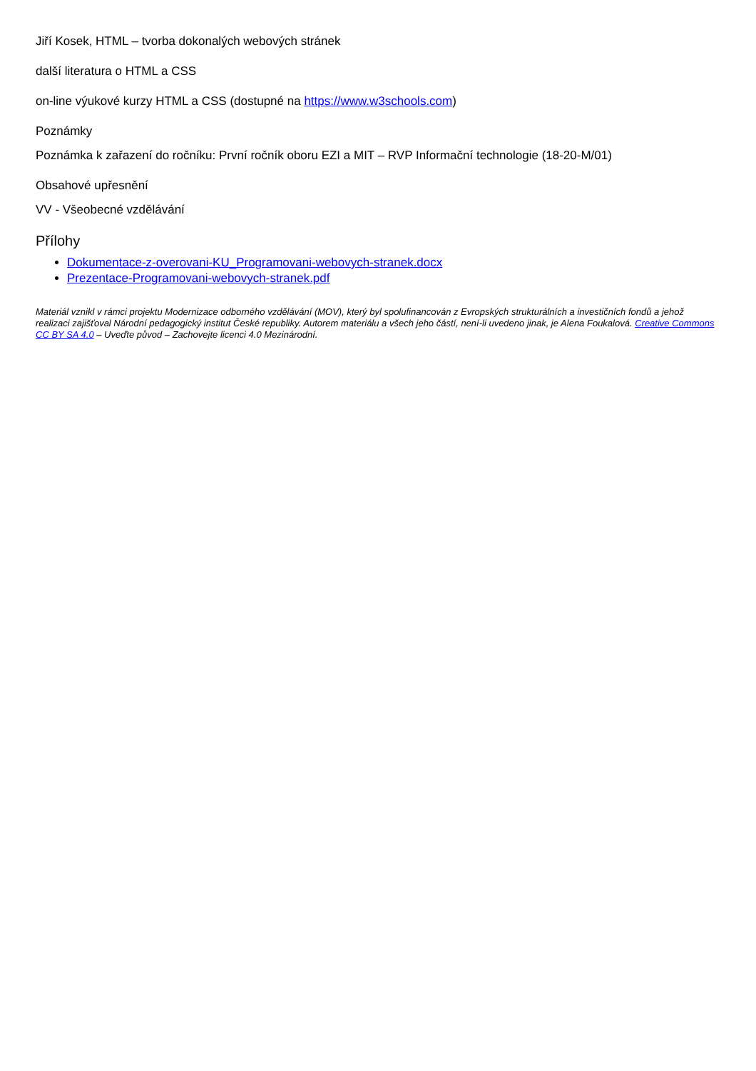Jiří Kosek, HTML – tvorba dokonalých webových stránek
další literatura o HTML a CSS
on-line výukové kurzy HTML a CSS (dostupné na https://www.w3schools.com)
Poznámky
Poznámka k zařazení do ročníku: První ročník oboru EZI a MIT – RVP Informační technologie (18-20-M/01)
Obsahové upřesnění
VV - Všeobecné vzdělávání
Přílohy
Dokumentace-z-overovani-KU_Programovani-webovych-stranek.docx
Prezentace-Programovani-webovych-stranek.pdf
Materiál vznikl v rámci projektu Modernizace odborného vzdělávání (MOV), který byl spolufinancován z Evropských strukturálních a investičních fondů a jehož realizaci zajišťoval Národní pedagogický institut České republiky. Autorem materiálu a všech jeho částí, není-li uvedeno jinak, je Alena Foukalová. Creative Commons CC BY SA 4.0 – Uveďte původ – Zachovejte licenci 4.0 Mezinárodní.